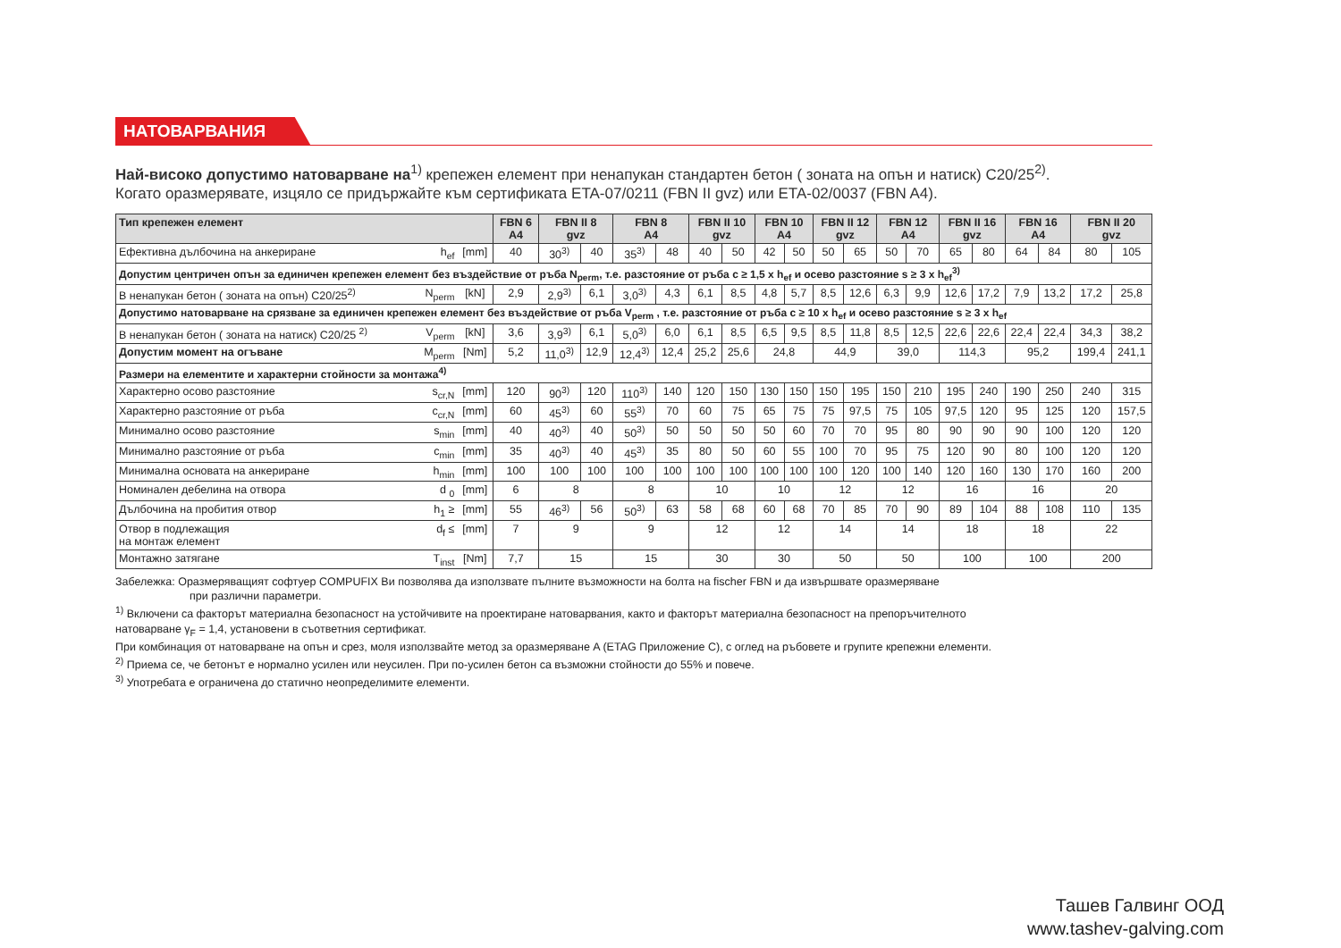НАТОВАРВАНИЯ
Най-високо допустимо натоварване на<sup>1)</sup> крепежен елемент при ненапукан стандартен бетон ( зоната на опън и натиск) C20/25<sup>2)</sup>.
Когато оразмерявате, изцяло се придържайте към сертификата ETA-07/0211 (FBN II gvz) или ETA-02/0037 (FBN A4).
| Тип крепежен елемент | | | FBN 6 A4 | FBN II 8 gvz | | FBN 8 A4 | | FBN II 10 gvz | | FBN 10 A4 | | FBN II 12 gvz | | FBN 12 A4 | | FBN II 16 gvz | | FBN 16 A4 | | FBN II 20 gvz | |
| --- | --- | --- | --- | --- | --- | --- | --- | --- | --- | --- | --- | --- | --- | --- | --- | --- | --- | --- | --- | --- | --- |
| Ефективна дълбочина на анкериране | h<sub>ef</sub> | [mm] | 40 | 30<sup>3)</sup> | 40 | 35<sup>3)</sup> | 48 | 40 | 50 | 42 | 50 | 50 | 65 | 50 | 70 | 65 | 80 | 64 | 84 | 80 | 105 |
| Допустим центричен опън за единичен крепежен елемент без въздействие от ръба N<sub>perm</sub>, т.е. разстояние от ръба c ≥ 1,5 x h<sub>ef</sub> и осево разстояние s ≥ 3 x h<sub>ef</sub><sup>3)</sup> | | | | | | | | | | | | | | | | | | | | | |
| В ненапукан бетон ( зоната на опън) C20/25<sup>2)</sup> | N<sub>perm</sub> | [kN] | 2,9 | 2,9<sup>3)</sup> | 6,1 | 3,0<sup>3)</sup> | 4,3 | 6,1 | 8,5 | 4,8 | 5,7 | 8,5 | 12,6 | 6,3 | 9,9 | 12,6 | 17,2 | 7,9 | 13,2 | 17,2 | 25,8 |
| Допустимо натоварване на срязване за единичен крепежен елемент без въздействие от ръба V<sub>perm</sub> , т.е. разстояние от ръба c ≥ 10 x h<sub>ef</sub> и осево разстояние s ≥ 3 x h<sub>ef</sub> | | | | | | | | | | | | | | | | | | | | | |
| В ненапукан бетон ( зоната на натиск) C20/25 <sup>2)</sup> | V<sub>perm</sub> | [kN] | 3,6 | 3,9<sup>3)</sup> | 6,1 | 5,0<sup>3)</sup> | 6,0 | 6,1 | 8,5 | 6,5 | 9,5 | 8,5 | 11,8 | 8,5 | 12,5 | 22,6 | 22,6 | 22,4 | 22,4 | 34,3 | 38,2 |
| Допустим момент на огъване | M<sub>perm</sub> | [Nm] | 5,2 | 11,0<sup>3)</sup> | 12,9 | 12,4<sup>3)</sup> | 12,4 | 25,2 | 25,6 | 24,8 | | 44,9 | | 39,0 | | 114,3 | | 95,2 | | 199,4 | 241,1 |
| Размери на елементите и характерни стойности за монтажа<sup>4)</sup> | | | | | | | | | | | | | | | | | | | | | |
| Характерно осово разстояние | s<sub>cr,N</sub> | [mm] | 120 | 90<sup>3)</sup> | 120 | 110<sup>3)</sup> | 140 | 120 | 150 | 130 | 150 | 150 | 195 | 150 | 210 | 195 | 240 | 190 | 250 | 240 | 315 |
| Характерно разстояние от ръба | c<sub>cr,N</sub> | [mm] | 60 | 45<sup>3)</sup> | 60 | 55<sup>3)</sup> | 70 | 60 | 75 | 65 | 75 | 75 | 97,5 | 75 | 105 | 97,5 | 120 | 95 | 125 | 120 | 157,5 |
| Минимално осово разстояние | s<sub>min</sub> | [mm] | 40 | 40<sup>3)</sup> | 40 | 50<sup>3)</sup> | 50 | 50 | 50 | 50 | 60 | 70 | 70 | 95 | 80 | 90 | 90 | 90 | 100 | 120 | 120 |
| Минимално разстояние от ръба | c<sub>min</sub> | [mm] | 35 | 40<sup>3)</sup> | 40 | 45<sup>3)</sup> | 35 | 80 | 50 | 60 | 55 | 100 | 70 | 95 | 75 | 120 | 90 | 80 | 100 | 120 | 120 |
| Минимална основата на анкериране | h<sub>min</sub> | [mm] | 100 | 100 | 100 | 100 | 100 | 100 | 100 | 100 | 100 | 100 | 120 | 100 | 140 | 120 | 160 | 130 | 170 | 160 | 200 |
| Номинален дебелина на отвора | d <sub>0</sub> | [mm] | 6 | 8 | | 8 | | 10 | | 10 | | 12 | | 12 | | 16 | | 16 | | 20 | |
| Дълбочина на пробития отвор | h<sub>1</sub> ≥ | [mm] | 55 | 46<sup>3)</sup> | 56 | 50<sup>3)</sup> | 63 | 58 | 68 | 60 | 68 | 70 | 85 | 70 | 90 | 89 | 104 | 88 | 108 | 110 | 135 |
| Отвор в подлежащия на монтаж елемент | d<sub>f</sub> ≤ | [mm] | 7 | 9 | | 9 | | 12 | | 12 | | 14 | | 14 | | 18 | | 18 | | 22 | |
| Монтажно затягане | T<sub>inst</sub> | [Nm] | 7,7 | 15 | | 15 | | 30 | | 30 | | 50 | | 50 | | 100 | | 100 | | 200 | |
Забележка: Оразмеряващият софтуер COMPUFIX Ви позволява да използвате пълните възможности на болта на fischer FBN и да извършвате оразмеряване
при различни параметри.
<sup>1)</sup> Включени са факторът материална безопасност на устойчивите на проектиране натоварвания, както и факторът материална безопасност на препоръчителното
натоварване γ<sub>F</sub> = 1,4, установени в съответния сертификат.
При комбинация от натоварване на опън и срез, моля използвайте метод за оразмеряване A (ETAG Приложение C), с оглед на ръбовете и групите крепежни елементи.
<sup>2)</sup> Приема се, че бетонът е нормално усилен или неусилен. При по-усилен бетон са възможни стойности до 55% и повече.
<sup>3)</sup> Употребата е ограничена до статично неопределимите елементи.
Ташев Галвинг ООД
www.tashev-galving.com